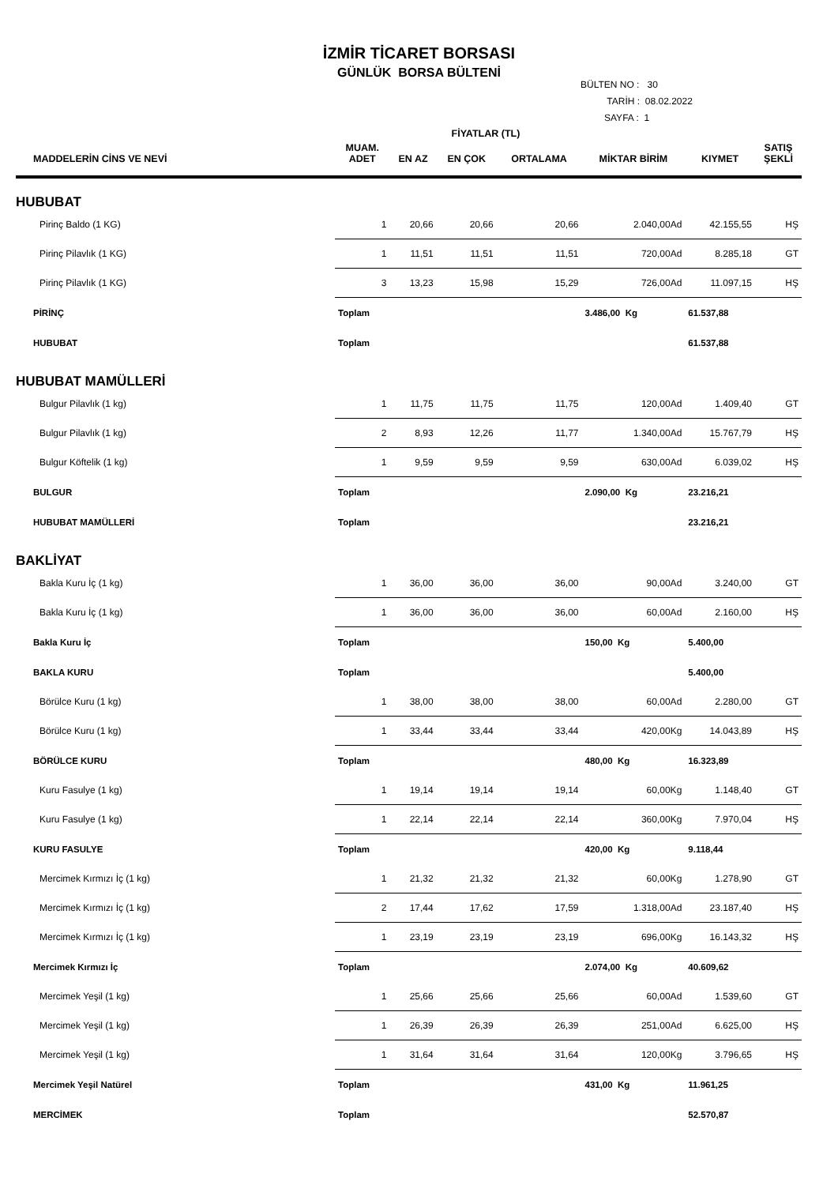İZMİR TİCARET BORSASI
GÜNLÜK BORSA BÜLTENİ
BÜLTEN NO : 30
TARİH : 08.02.2022
SAYFA : 1
| | | FİYATLAR (TL) | | | | | |
| --- | --- | --- | --- | --- | --- | --- | --- |
| MADDELERİN CİNS VE NEVİ | MUAM. ADET | EN AZ | EN ÇOK | ORTALAMA | MİKTAR BİRİM | KIYMET | SATIŞ ŞEKLİ |
| HUBUBAT | | | | | | | |
| Pirinç Baldo (1 KG) | 1 | 20,66 | 20,66 | 20,66 | 2.040,00Ad | 42.155,55 | HŞ |
| Pirinç Pilavlık (1 KG) | 1 | 11,51 | 11,51 | 11,51 | 720,00Ad | 8.285,18 | GT |
| Pirinç Pilavlık (1 KG) | 3 | 13,23 | 15,98 | 15,29 | 726,00Ad | 11.097,15 | HŞ |
| PİRİNÇ | Toplam | | | | 3.486,00 Kg | 61.537,88 | |
| HUBUBAT | Toplam | | | | | 61.537,88 | |
| HUBUBAT MAMÜLLERİ | | | | | | | |
| Bulgur Pilavlık (1 kg) | 1 | 11,75 | 11,75 | 11,75 | 120,00Ad | 1.409,40 | GT |
| Bulgur Pilavlık (1 kg) | 2 | 8,93 | 12,26 | 11,77 | 1.340,00Ad | 15.767,79 | HŞ |
| Bulgur Köftelik (1 kg) | 1 | 9,59 | 9,59 | 9,59 | 630,00Ad | 6.039,02 | HŞ |
| BULGUR | Toplam | | | | 2.090,00 Kg | 23.216,21 | |
| HUBUBAT MAMÜLLERİ | Toplam | | | | | 23.216,21 | |
| BAKLİYAT | | | | | | | |
| Bakla Kuru İç (1 kg) | 1 | 36,00 | 36,00 | 36,00 | 90,00Ad | 3.240,00 | GT |
| Bakla Kuru İç (1 kg) | 1 | 36,00 | 36,00 | 36,00 | 60,00Ad | 2.160,00 | HŞ |
| Bakla Kuru İç | Toplam | | | | 150,00 Kg | 5.400,00 | |
| BAKLA KURU | Toplam | | | | | 5.400,00 | |
| Börülce Kuru (1 kg) | 1 | 38,00 | 38,00 | 38,00 | 60,00Ad | 2.280,00 | GT |
| Börülce Kuru (1 kg) | 1 | 33,44 | 33,44 | 33,44 | 420,00Kg | 14.043,89 | HŞ |
| BÖRÜLCE KURU | Toplam | | | | 480,00 Kg | 16.323,89 | |
| Kuru Fasulye (1 kg) | 1 | 19,14 | 19,14 | 19,14 | 60,00Kg | 1.148,40 | GT |
| Kuru Fasulye (1 kg) | 1 | 22,14 | 22,14 | 22,14 | 360,00Kg | 7.970,04 | HŞ |
| KURU FASULYE | Toplam | | | | 420,00 Kg | 9.118,44 | |
| Mercimek Kırmızı İç (1 kg) | 1 | 21,32 | 21,32 | 21,32 | 60,00Kg | 1.278,90 | GT |
| Mercimek Kırmızı İç (1 kg) | 2 | 17,44 | 17,62 | 17,59 | 1.318,00Ad | 23.187,40 | HŞ |
| Mercimek Kırmızı İç (1 kg) | 1 | 23,19 | 23,19 | 23,19 | 696,00Kg | 16.143,32 | HŞ |
| Mercimek Kırmızı İç | Toplam | | | | 2.074,00 Kg | 40.609,62 | |
| Mercimek Yeşil (1 kg) | 1 | 25,66 | 25,66 | 25,66 | 60,00Ad | 1.539,60 | GT |
| Mercimek Yeşil (1 kg) | 1 | 26,39 | 26,39 | 26,39 | 251,00Ad | 6.625,00 | HŞ |
| Mercimek Yeşil (1 kg) | 1 | 31,64 | 31,64 | 31,64 | 120,00Kg | 3.796,65 | HŞ |
| Mercimek Yeşil Natürel | Toplam | | | | 431,00 Kg | 11.961,25 | |
| MERCİMEK | Toplam | | | | | 52.570,87 | |